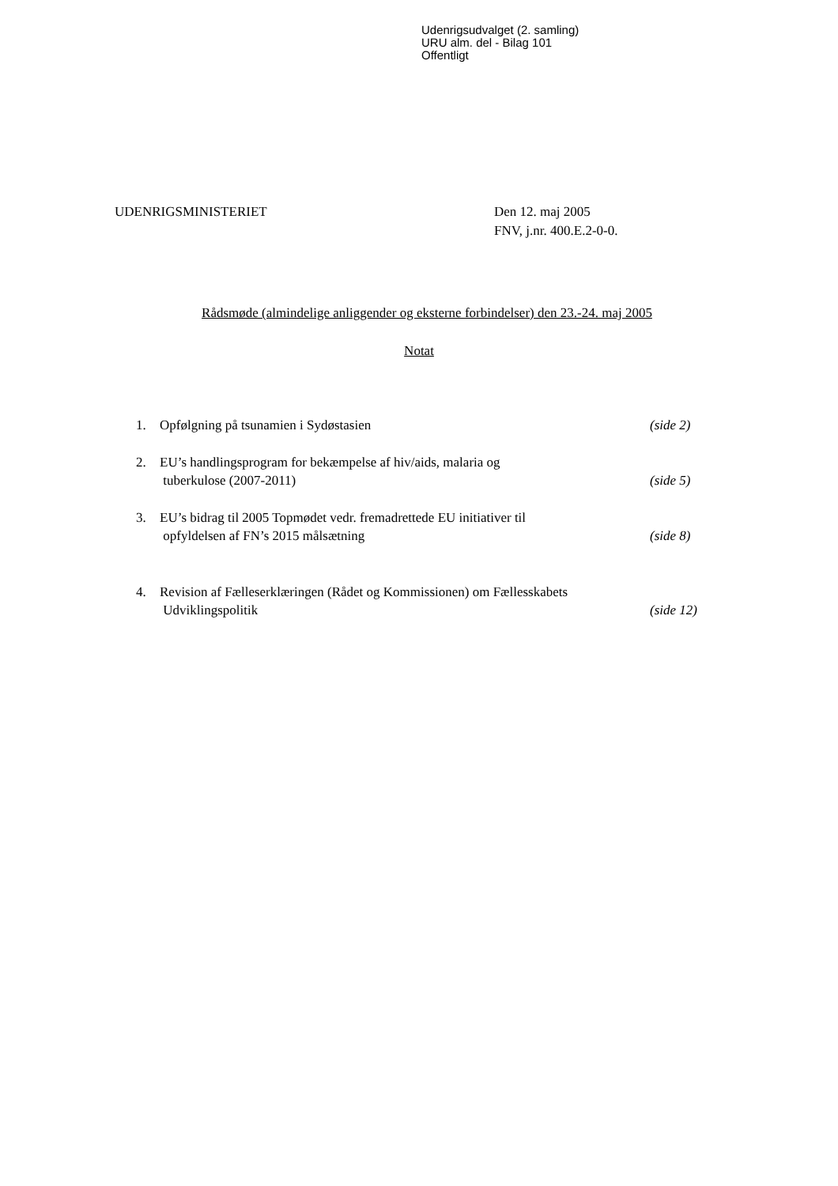Udenrigsudvalget (2. samling)
URU alm. del - Bilag 101
Offentligt
UDENRIGSMINISTERIET Den 12. maj 2005
FNV, j.nr. 400.E.2-0-0.
Rådsmøde (almindelige anliggender og eksterne forbindelser) den 23.-24. maj 2005
Notat
1. Opfølgning på tsunamien i Sydøstasien
(side 2)
2. EU’s handlingsprogram for bekæmpelse af hiv/aids, malaria og
tuberkulose (2007-2011)
(side 5)
3. EU’s bidrag til 2005 Topmødet vedr. fremadrettede EU initiativer til
opfyldelsen af FN’s 2015 målsætning
(side 8)
4. Revision af Fælleserklæringen (Rådet og Kommissionen) om Fællesskabets
Udviklingspolitik
(side 12)